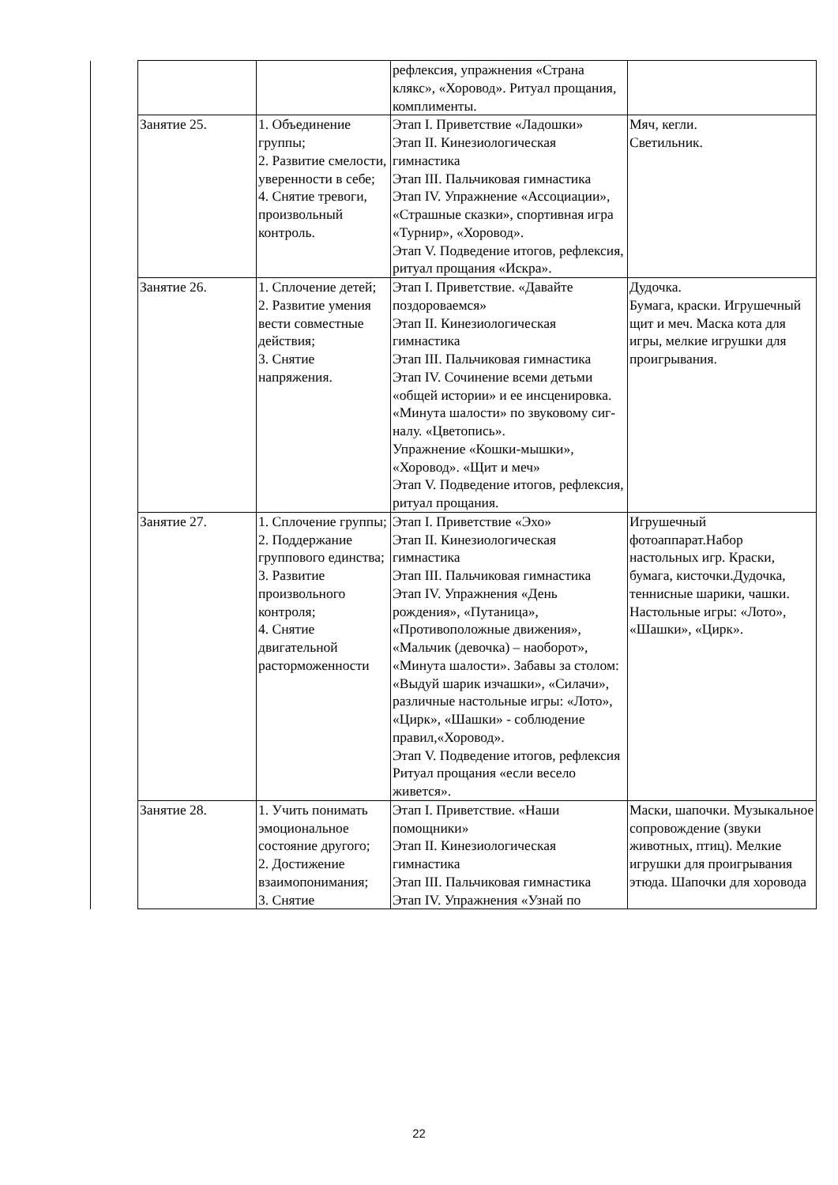| | | | рефлексия, упражнения «Страна клякс», «Хоровод». Ритуал прощания, комплименты. | |
| | Занятие 25. | 1. Объединение группы; 2. Развитие смелости, уверенности в себе; 4. Снятие тревоги, произвольный контроль. | Этап I. Приветствие «Ладошки» Этап II. Кинезиологическая гимнастика Этап III. Пальчиковая гимнастика Этап IV. Упражнение «Ассоциации», «Страшные сказки», спортивная игра «Турнир», «Хоровод». Этап V. Подведение итогов, рефлексия, ритуал прощания «Искра». | Мяч, кегли. Светильник. |
| | Занятие 26. | 1. Сплочение детей; 2. Развитие умения вести совместные действия; 3. Снятие напряжения. | Этап I. Приветствие. «Давайте поздороваемся» Этап II. Кинезиологическая гимнастика Этап III. Пальчиковая гимнастика Этап IV. Сочинение всеми детьми «общей истории» и ее инсценировка. «Минута шалости» по звуковому сиг-налу. «Цветопись». Упражнение «Кошки-мышки», «Хоровод». «Щит и меч» Этап V. Подведение итогов, рефлексия, ритуал прощания. | Дудочка. Бумага, краски. Игрушечный щит и меч. Маска кота для игры, мелкие игрушки для проигрывания. |
| | Занятие 27. | 1. Сплочение группы; 2. Поддержание группового единства; 3. Развитие произвольного контроля; 4. Снятие двигательной расторможенности | Этап I. Приветствие «Эхо» Этап II. Кинезиологическая гимнастика Этап III. Пальчиковая гимнастика Этап IV. Упражнения «День рождения», «Путаница», «Противоположные движения», «Мальчик (девочка) – наоборот», «Минута шалости». Забавы за столом: «Выдуй шарик изчашки», «Силачи», различные настольные игры: «Лото», «Цирк», «Шашки» - соблюдение правил,«Хоровод». Этап V. Подведение итогов, рефлексия Ритуал прощания «если весело живется». | Игрушечный фотоаппарат.Набор настольных игр. Краски, бумага, кисточки.Дудочка, теннисные шарики, чашки. Настольные игры: «Лото», «Шашки», «Цирк». |
| | Занятие 28. | 1. Учить понимать эмоциональное состояние другого; 2. Достижение взаимопонимания; 3. Снятие | Этап I. Приветствие. «Наши помощники» Этап II. Кинезиологическая гимнастика Этап III. Пальчиковая гимнастика Этап IV. Упражнения «Узнай по | Маски, шапочки. Музыкальное сопровождение (звуки животных, птиц). Мелкие игрушки для проигрывания этюда. Шапочки для хоровода |
22